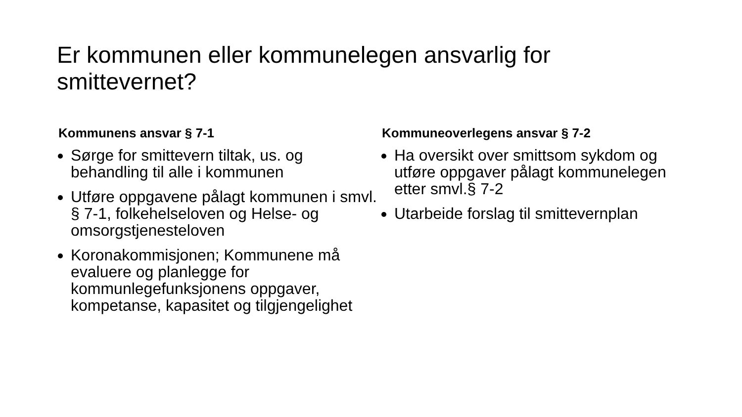Er kommunen eller kommunelegen ansvarlig for smittevernet?
Kommunens ansvar § 7-1
Sørge for smittevern tiltak, us. og behandling til alle i kommunen
Utføre oppgavene pålagt kommunen i smvl. § 7-1, folkehelseloven og Helse- og omsorgstjenesteloven
Koronakommisjonen; Kommunene må evaluere og planlegge for kommunlegefunksjonens oppgaver, kompetanse, kapasitet og tilgjengelighet
Kommuneoverlegens ansvar § 7-2
Ha oversikt over smittsom sykdom og utføre oppgaver pålagt kommunelegen etter smvl.§ 7-2
Utarbeide forslag til smittevernplan